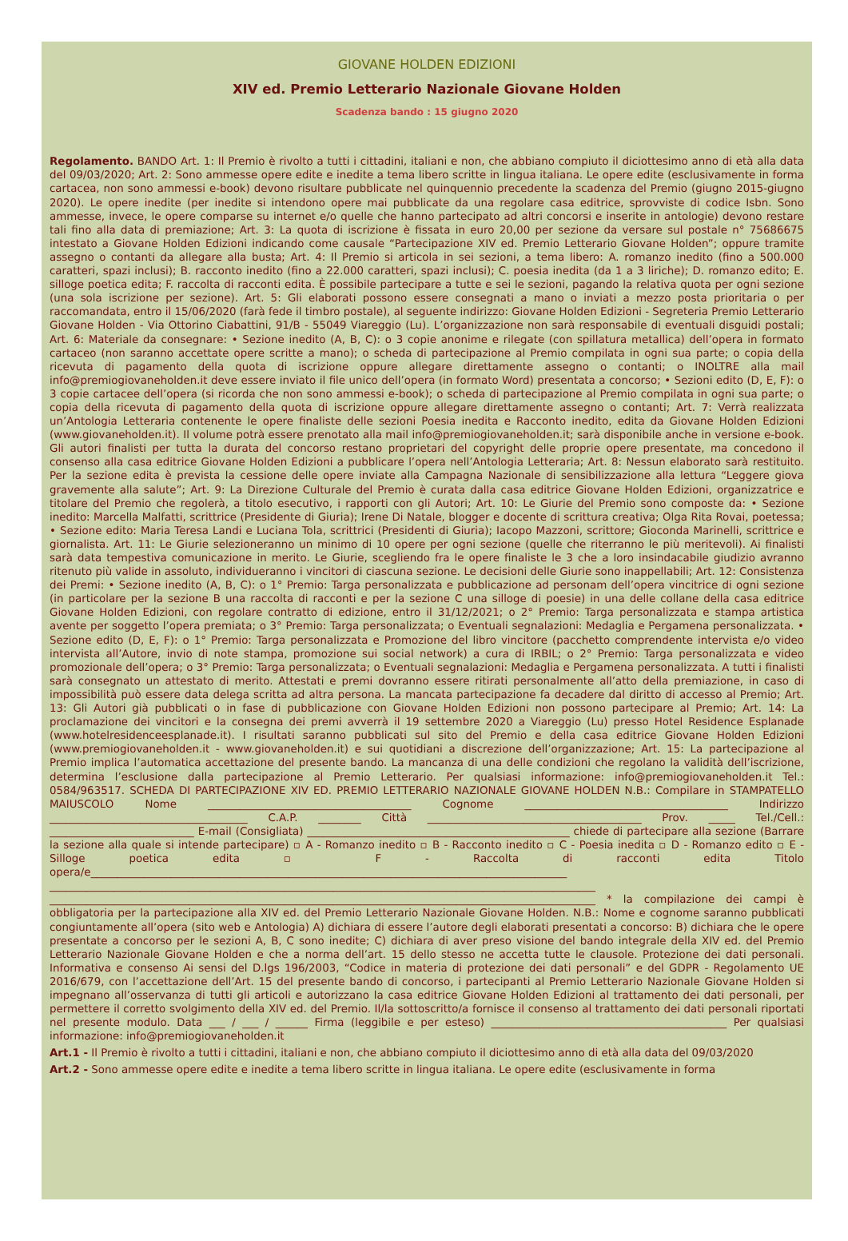GIOVANE HOLDEN EDIZIONI
XIV ed. Premio Letterario Nazionale Giovane Holden
Scadenza bando : 15 giugno 2020
Regolamento. BANDO Art. 1: Il Premio è rivolto a tutti i cittadini, italiani e non, che abbiano compiuto il diciottesimo anno di età alla data del 09/03/2020; Art. 2: Sono ammesse opere edite e inedite a tema libero scritte in lingua italiana. Le opere edite (esclusivamente in forma cartacea, non sono ammessi e-book) devono risultare pubblicate nel quinquennio precedente la scadenza del Premio (giugno 2015-giugno 2020). Le opere inedite (per inedite si intendono opere mai pubblicate da una regolare casa editrice, sprovviste di codice Isbn. Sono ammesse, invece, le opere comparse su internet e/o quelle che hanno partecipato ad altri concorsi e inserite in antologie) devono restare tali fino alla data di premiazione; Art. 3: La quota di iscrizione è fissata in euro 20,00 per sezione da versare sul postale n° 75686675 intestato a Giovane Holden Edizioni indicando come causale “Partecipazione XIV ed. Premio Letterario Giovane Holden”; oppure tramite assegno o contanti da allegare alla busta; Art. 4: Il Premio si articola in sei sezioni, a tema libero: A. romanzo inedito (fino a 500.000 caratteri, spazi inclusi); B. racconto inedito (fino a 22.000 caratteri, spazi inclusi); C. poesia inedita (da 1 a 3 liriche); D. romanzo edito; E. silloge poetica edita; F. raccolta di racconti edita. È possibile partecipare a tutte e sei le sezioni, pagando la relativa quota per ogni sezione (una sola iscrizione per sezione). Art. 5: Gli elaborati possono essere consegnati a mano o inviati a mezzo posta prioritaria o per raccomandata, entro il 15/06/2020 (farà fede il timbro postale), al seguente indirizzo: Giovane Holden Edizioni - Segreteria Premio Letterario Giovane Holden - Via Ottorino Ciabattini, 91/B - 55049 Viareggio (Lu). L’organizzazione non sarà responsabile di eventuali disguidi postali; Art. 6: Materiale da consegnare: • Sezione inedito (A, B, C): o 3 copie anonime e rilegate (con spillatura metallica) dell’opera in formato cartaceo (non saranno accettate opere scritte a mano); o scheda di partecipazione al Premio compilata in ogni sua parte; o copia della ricevuta di pagamento della quota di iscrizione oppure allegare direttamente assegno o contanti; o INOLTRE alla mail info@premiogiovaneholden.it deve essere inviato il file unico dell’opera (in formato Word) presentata a concorso; • Sezioni edito (D, E, F): o 3 copie cartacee dell’opera (si ricorda che non sono ammessi e-book); o scheda di partecipazione al Premio compilata in ogni sua parte; o copia della ricevuta di pagamento della quota di iscrizione oppure allegare direttamente assegno o contanti; Art. 7: Verrà realizzata un’Antologia Letteraria contenente le opere finaliste delle sezioni Poesia inedita e Racconto inedito, edita da Giovane Holden Edizioni (www.giovaneholden.it). Il volume potrà essere prenotato alla mail info@premiogiovaneholden.it; sarà disponibile anche in versione e-book. Gli autori finalisti per tutta la durata del concorso restano proprietari del copyright delle proprie opere presentate, ma concedono il consenso alla casa editrice Giovane Holden Edizioni a pubblicare l’opera nell’Antologia Letteraria; Art. 8: Nessun elaborato sarà restituito. Per la sezione edita è prevista la cessione delle opere inviate alla Campagna Nazionale di sensibilizzazione alla lettura “Leggere giova gravemente alla salute”; Art. 9: La Direzione Culturale del Premio è curata dalla casa editrice Giovane Holden Edizioni, organizzatrice e titolare del Premio che regolerà, a titolo esecutivo, i rapporti con gli Autori; Art. 10: Le Giurie del Premio sono composte da: • Sezione inedito: Marcella Malfatti, scrittrice (Presidente di Giuria); Irene Di Natale, blogger e docente di scrittura creativa; Olga Rita Rovai, poetessa; • Sezione edito: Maria Teresa Landi e Luciana Tola, scrittrici (Presidenti di Giuria); Iacopo Mazzoni, scrittore; Gioconda Marinelli, scrittrice e giornalista. Art. 11: Le Giurie selezioneranno un minimo di 10 opere per ogni sezione (quelle che riterranno le più meritevoli). Ai finalisti sarà data tempestiva comunicazione in merito. Le Giurie, scegliendo fra le opere finaliste le 3 che a loro insindacabile giudizio avranno ritenuto più valide in assoluto, individueranno i vincitori di ciascuna sezione. Le decisioni delle Giurie sono inappellabili; Art. 12: Consistenza dei Premi: • Sezione inedito (A, B, C): o 1° Premio: Targa personalizzata e pubblicazione ad personam dell’opera vincitrice di ogni sezione (in particolare per la sezione B una raccolta di racconti e per la sezione C una silloge di poesie) in una delle collane della casa editrice Giovane Holden Edizioni, con regolare contratto di edizione, entro il 31/12/2021; o 2° Premio: Targa personalizzata e stampa artistica avente per soggetto l’opera premiata; o 3° Premio: Targa personalizzata; o Eventuali segnalazioni: Medaglia e Pergamena personalizzata. • Sezione edito (D, E, F): o 1° Premio: Targa personalizzata e Promozione del libro vincitore (pacchetto comprendente intervista e/o video intervista all’Autore, invio di note stampa, promozione sui social network) a cura di IRBIL; o 2° Premio: Targa personalizzata e video promozionale dell’opera; o 3° Premio: Targa personalizzata; o Eventuali segnalazioni: Medaglia e Pergamena personalizzata. A tutti i finalisti sarà consegnato un attestato di merito. Attestati e premi dovranno essere ritirati personalmente all’atto della premiazione, in caso di impossibilità può essere data delega scritta ad altra persona. La mancata partecipazione fa decadere dal diritto di accesso al Premio; Art. 13: Gli Autori già pubblicati o in fase di pubblicazione con Giovane Holden Edizioni non possono partecipare al Premio; Art. 14: La proclamazione dei vincitori e la consegna dei premi avverrà il 19 settembre 2020 a Viareggio (Lu) presso Hotel Residence Esplanade (www.hotelresidenceesplanade.it). I risultati saranno pubblicati sul sito del Premio e della casa editrice Giovane Holden Edizioni (www.premiogiovaneholden.it - www.giovaneholden.it) e sui quotidiani a discrezione dell’organizzazione; Art. 15: La partecipazione al Premio implica l’automatica accettazione del presente bando. La mancanza di una delle condizioni che regolano la validità dell’iscrizione, determina l’esclusione dalla partecipazione al Premio Letterario. Per qualsiasi informazione: info@premiogiovaneholden.it Tel.: 0584/963517. SCHEDA DI PARTECIPAZIONE XIV ED. PREMIO LETTERARIO NAZIONALE GIOVANE HOLDEN N.B.: Compilare in STAMPATELLO MAIUSCOLO Nome ______________________________________ Cognome ______________________________________ Indirizzo _____________________________________ C.A.P. ________ Città ________________________________________ Prov. _____ Tel./Cell.: ___________________________ E-mail (Consigliata) _________________________________________________ chiede di partecipare alla sezione (Barrare la sezione alla quale si intende partecipare) ▫ A - Romanzo inedito ▫ B - Racconto inedito ▫ C - Poesia inedita ▫ D - Romanzo edito ▫ E - Silloge poetica edita ▫ F - Raccolta di racconti edita Titolo opera/e_________________________________________________________________________________________ ______________________________________________________________________________________________________ ______________________________________________________________________________________________________ * la compilazione dei campi è obbligatoria per la partecipazione alla XIV ed. del Premio Letterario Nazionale Giovane Holden. N.B.: Nome e cognome saranno pubblicati congiuntamente all’opera (sito web e Antologia) A) dichiara di essere l’autore degli elaborati presentati a concorso: B) dichiara che le opere presentate a concorso per le sezioni A, B, C sono inedite; C) dichiara di aver preso visione del bando integrale della XIV ed. del Premio Letterario Nazionale Giovane Holden e che a norma dell’art. 15 dello stesso ne accetta tutte le clausole. Protezione dei dati personali. Informativa e consenso Ai sensi del D.lgs 196/2003, “Codice in materia di protezione dei dati personali” e del GDPR - Regolamento UE 2016/679, con l’accettazione dell’Art. 15 del presente bando di concorso, i partecipanti al Premio Letterario Nazionale Giovane Holden si impegnano all’osservanza di tutti gli articoli e autorizzano la casa editrice Giovane Holden Edizioni al trattamento dei dati personali, per permettere il corretto svolgimento della XIV ed. del Premio. Il/la sottoscritto/a fornisce il consenso al trattamento dei dati personali riportati nel presente modulo. Data ___ / ___ / ______ Firma (leggibile e per esteso) ____________________________________________ Per qualsiasi informazione: info@premiogiovaneholden.it
Art.1 - Il Premio è rivolto a tutti i cittadini, italiani e non, che abbiano compiuto il diciottesimo anno di età alla data del 09/03/2020
Art.2 - Sono ammesse opere edite e inedite a tema libero scritte in lingua italiana. Le opere edite (esclusivamente in forma